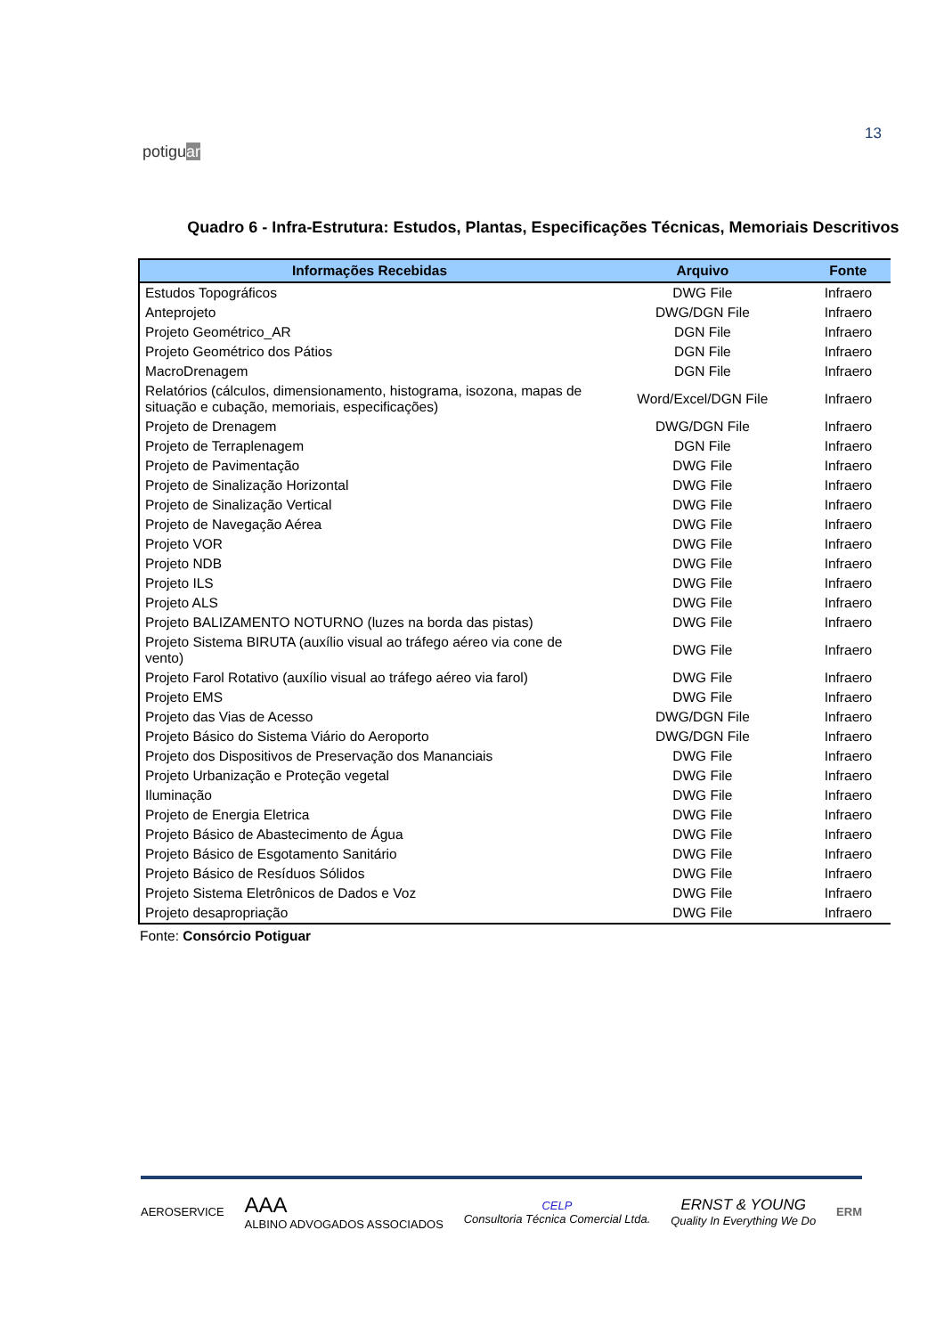potiguar
13
Quadro 6 - Infra-Estrutura: Estudos, Plantas, Especificações Técnicas, Memoriais Descritivos
| Informações Recebidas | Arquivo | Fonte |
| --- | --- | --- |
| Estudos Topográficos | DWG File | Infraero |
| Anteprojeto | DWG/DGN File | Infraero |
| Projeto Geométrico_AR | DGN File | Infraero |
| Projeto Geométrico dos Pátios | DGN File | Infraero |
| MacroDrenagem | DGN File | Infraero |
| Relatórios (cálculos, dimensionamento, histograma, isozona, mapas de situação e cubação, memoriais, especificações) | Word/Excel/DGN File | Infraero |
| Projeto de Drenagem | DWG/DGN File | Infraero |
| Projeto de Terraplenagem | DGN File | Infraero |
| Projeto de Pavimentação | DWG File | Infraero |
| Projeto de Sinalização Horizontal | DWG File | Infraero |
| Projeto de Sinalização Vertical | DWG File | Infraero |
| Projeto de Navegação Aérea | DWG File | Infraero |
| Projeto VOR | DWG File | Infraero |
| Projeto NDB | DWG File | Infraero |
| Projeto ILS | DWG File | Infraero |
| Projeto ALS | DWG File | Infraero |
| Projeto BALIZAMENTO NOTURNO (luzes na borda das pistas) | DWG File | Infraero |
| Projeto Sistema BIRUTA (auxílio visual ao tráfego aéreo via cone de vento) | DWG File | Infraero |
| Projeto Farol Rotativo (auxílio visual ao tráfego aéreo via farol) | DWG File | Infraero |
| Projeto EMS | DWG File | Infraero |
| Projeto das Vias de Acesso | DWG/DGN File | Infraero |
| Projeto Básico do Sistema Viário do Aeroporto | DWG/DGN File | Infraero |
| Projeto dos Dispositivos de Preservação dos Mananciais | DWG File | Infraero |
| Projeto Urbanização e Proteção vegetal | DWG File | Infraero |
| Iluminação | DWG File | Infraero |
| Projeto de Energia Eletrica | DWG File | Infraero |
| Projeto Básico de Abastecimento de Água | DWG File | Infraero |
| Projeto Básico de Esgotamento Sanitário | DWG File | Infraero |
| Projeto Básico de Resíduos Sólidos | DWG File | Infraero |
| Projeto Sistema Eletrônicos de Dados e Voz | DWG File | Infraero |
| Projeto desapropriação | DWG File | Infraero |
Fonte: Consórcio Potiguar
AEROSERVICE
AAA
ALBINO ADVOGADOS ASSOCIADOS
CELP
Consultoria Técnica Comercial Ltda.
ERNST & YOUNG
Quality In Everything We Do
ERM